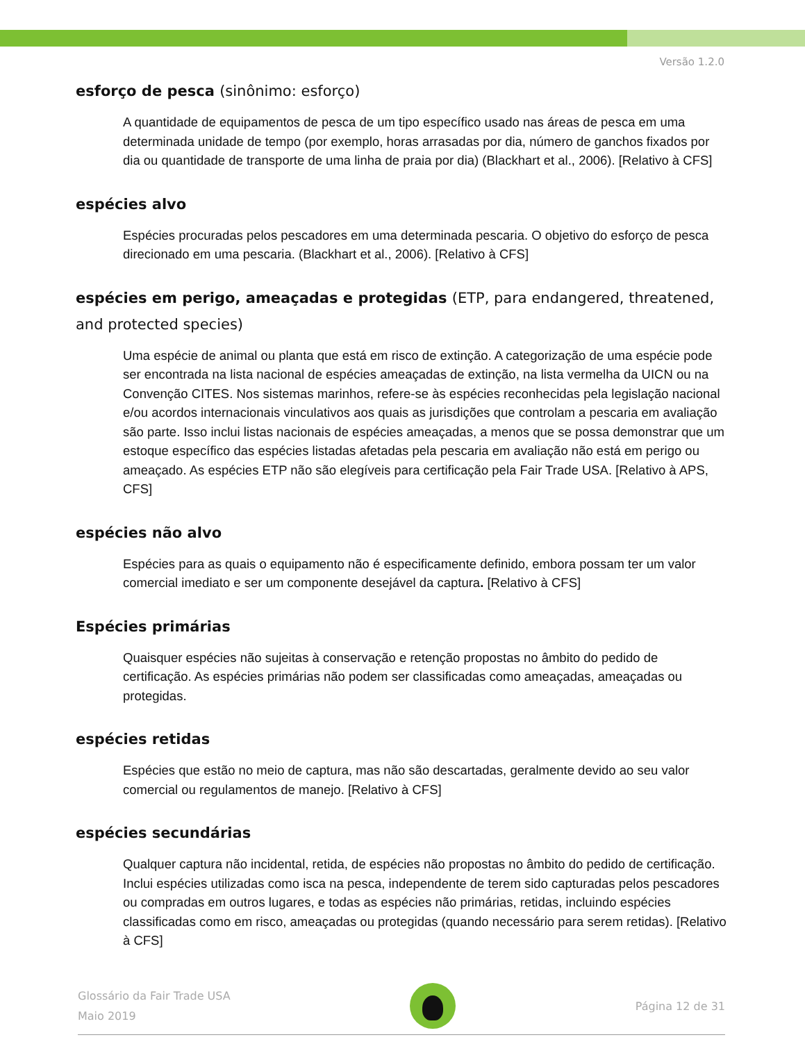Versão 1.2.0
esforço de pesca (sinônimo: esforço)
A quantidade de equipamentos de pesca de um tipo específico usado nas áreas de pesca em uma determinada unidade de tempo (por exemplo, horas arrasadas por dia, número de ganchos fixados por dia ou quantidade de transporte de uma linha de praia por dia) (Blackhart et al., 2006). [Relativo à CFS]
espécies alvo
Espécies procuradas pelos pescadores em uma determinada pescaria. O objetivo do esforço de pesca direcionado em uma pescaria. (Blackhart et al., 2006). [Relativo à CFS]
espécies em perigo, ameaçadas e protegidas (ETP, para endangered, threatened, and protected species)
Uma espécie de animal ou planta que está em risco de extinção. A categorização de uma espécie pode ser encontrada na lista nacional de espécies ameaçadas de extinção, na lista vermelha da UICN ou na Convenção CITES. Nos sistemas marinhos, refere-se às espécies reconhecidas pela legislação nacional e/ou acordos internacionais vinculativos aos quais as jurisdições que controlam a pescaria em avaliação são parte. Isso inclui listas nacionais de espécies ameaçadas, a menos que se possa demonstrar que um estoque específico das espécies listadas afetadas pela pescaria em avaliação não está em perigo ou ameaçado. As espécies ETP não são elegíveis para certificação pela Fair Trade USA. [Relativo à APS, CFS]
espécies não alvo
Espécies para as quais o equipamento não é especificamente definido, embora possam ter um valor comercial imediato e ser um componente desejável da captura. [Relativo à CFS]
Espécies primárias
Quaisquer espécies não sujeitas à conservação e retenção propostas no âmbito do pedido de certificação. As espécies primárias não podem ser classificadas como ameaçadas, ameaçadas ou protegidas.
espécies retidas
Espécies que estão no meio de captura, mas não são descartadas, geralmente devido ao seu valor comercial ou regulamentos de manejo. [Relativo à CFS]
espécies secundárias
Qualquer captura não incidental, retida, de espécies não propostas no âmbito do pedido de certificação. Inclui espécies utilizadas como isca na pesca, independente de terem sido capturadas pelos pescadores ou compradas em outros lugares, e todas as espécies não primárias, retidas, incluindo espécies classificadas como em risco, ameaçadas ou protegidas (quando necessário para serem retidas). [Relativo à CFS]
Glossário da Fair Trade USA
Maio 2019
Página 12 de 31